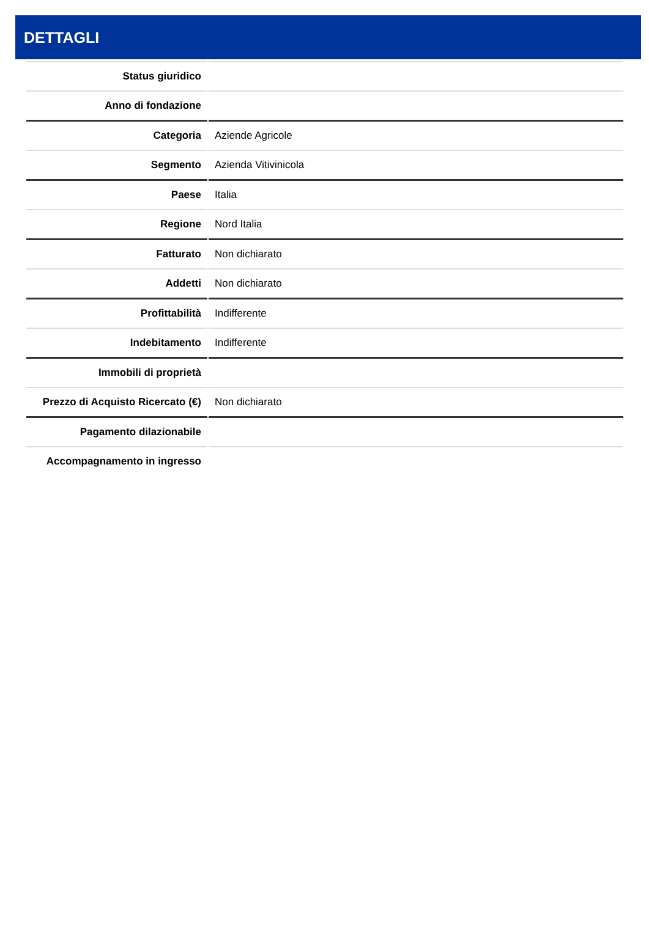DETTAGLI
| Status giuridico | |
| Anno di fondazione | |
| Categoria | Aziende Agricole |
| Segmento | Azienda Vitivinicola |
| Paese | Italia |
| Regione | Nord Italia |
| Fatturato | Non dichiarato |
| Addetti | Non dichiarato |
| Profittabilità | Indifferente |
| Indebitamento | Indifferente |
| Immobili di proprietà | |
| Prezzo di Acquisto Ricercato (€) | Non dichiarato |
| Pagamento dilazionabile | |
| Accompagnamento in ingresso | |